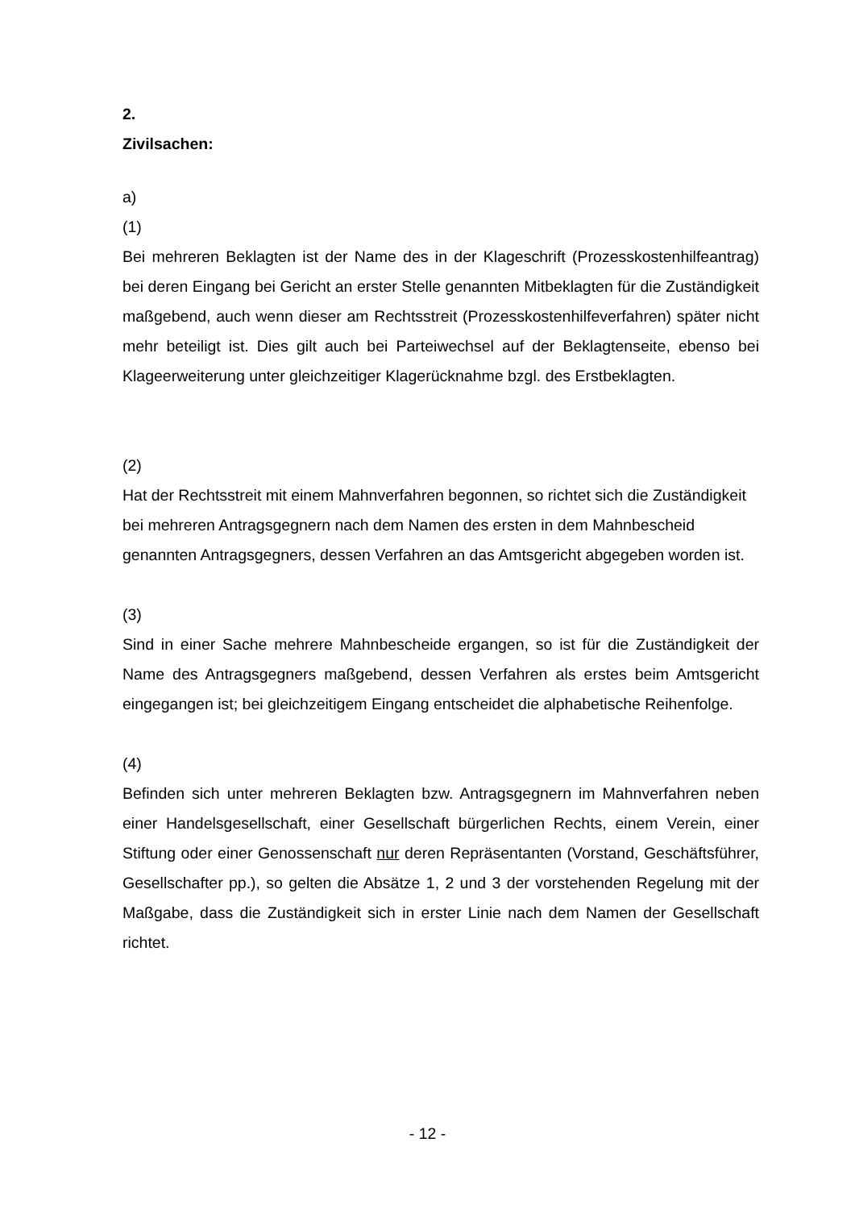2.
Zivilsachen:
a)
(1)
Bei mehreren Beklagten ist der Name des in der Klageschrift (Prozesskostenhilfeantrag) bei deren Eingang bei Gericht an erster Stelle genannten Mitbeklagten für die Zuständigkeit maßgebend, auch wenn dieser am Rechtsstreit (Prozesskostenhilfeverfahren) später nicht mehr beteiligt ist. Dies gilt auch bei Parteiwechsel auf der Beklagtenseite, ebenso bei Klageerweiterung unter gleichzeitiger Klagerücknahme bzgl. des Erstbeklagten.
(2)
Hat der Rechtsstreit mit einem Mahnverfahren begonnen, so richtet sich die Zuständigkeit bei mehreren Antragsgegnern nach dem Namen des ersten in dem Mahnbescheid genannten Antragsgegners, dessen Verfahren an das Amtsgericht abgegeben worden ist.
(3)
Sind in einer Sache mehrere Mahnbescheide ergangen, so ist für die Zuständigkeit der Name des Antragsgegners maßgebend, dessen Verfahren als erstes beim Amtsgericht eingegangen ist; bei gleichzeitigem Eingang entscheidet die alphabetische Reihenfolge.
(4)
Befinden sich unter mehreren Beklagten bzw. Antragsgegnern im Mahnverfahren neben einer Handelsgesellschaft, einer Gesellschaft bürgerlichen Rechts, einem Verein, einer Stiftung oder einer Genossenschaft nur deren Repräsentanten (Vorstand, Geschäftsführer, Gesellschafter pp.), so gelten die Absätze 1, 2 und 3 der vorstehenden Regelung mit der Maßgabe, dass die Zuständigkeit sich in erster Linie nach dem Namen der Gesellschaft richtet.
- 12 -